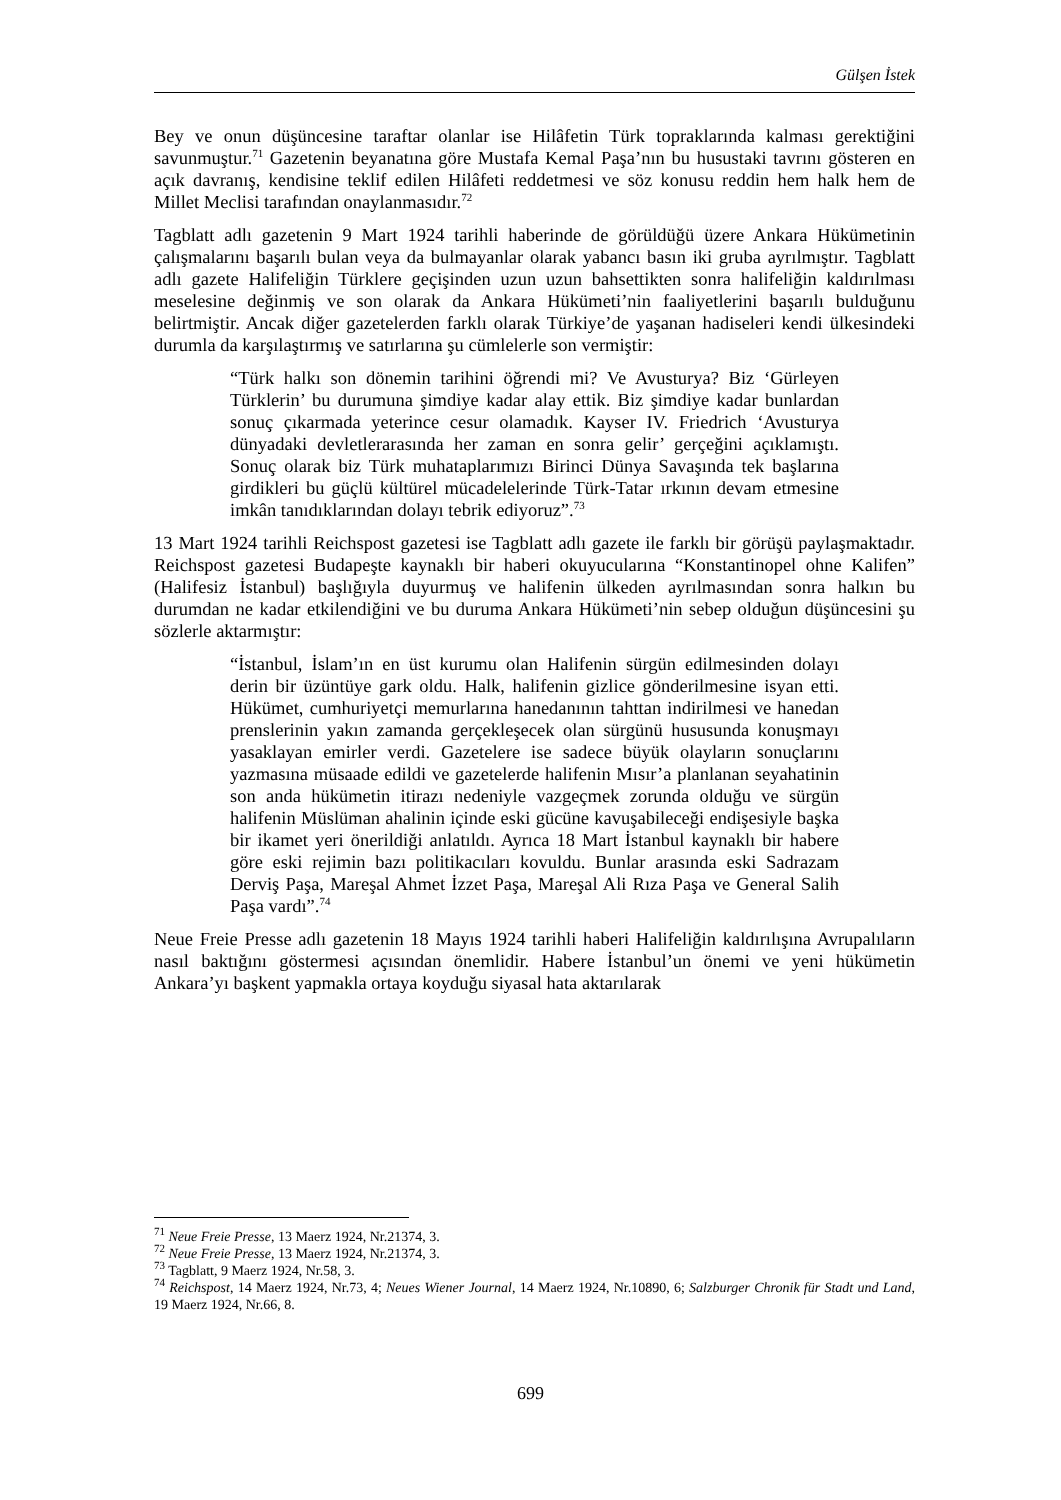Gülşen İstek
Bey ve onun düşüncesine taraftar olanlar ise Hilâfetin Türk topraklarında kalması gerektiğini savunmuştur.<sup>71</sup> Gazetenin beyanatına göre Mustafa Kemal Paşa’nın bu husustaki tavrını gösteren en açık davranış, kendisine teklif edilen Hilâfeti reddetmesi ve söz konusu reddin hem halk hem de Millet Meclisi tarafından onaylanmasıdır.<sup>72</sup>
Tagblatt adlı gazetenin 9 Mart 1924 tarihli haberinde de görüldüğü üzere Ankara Hükümetinin çalışmalarını başarılı bulan veya da bulmayanlar olarak yabancı basın iki gruba ayrılmıştır. Tagblatt adlı gazete Halifeliğin Türklere geçişinden uzun uzun bahsettikten sonra halifeliğin kaldırılması meselesine değinmiş ve son olarak da Ankara Hükümeti’nin faaliyetlerini başarılı bulduğunu belirtmiştir. Ancak diğer gazetelerden farklı olarak Türkiye’de yaşanan hadiseleri kendi ülkesindeki durumla da karşılaştırmış ve satırlarına şu cümlelerle son vermiştir:
“Türk halkı son dönemin tarihini öğrendi mi? Ve Avusturya? Biz ‘Gürleyen Türklerin’ bu durumuna şimdiye kadar alay ettik. Biz şimdiye kadar bunlardan sonuç çıkarmada yeterince cesur olamadık. Kayser IV. Friedrich ‘Avusturya dünyadaki devletlerarasında her zaman en sonra gelir’ gerçeğini açıklamıştı. Sonuç olarak biz Türk muhataplarımızı Birinci Dünya Savaşında tek başlarına girdikleri bu güçlü kültürel mücadelelerinde Türk-Tatar ırkının devam etmesine imkân tanıdıklarından dolayı tebrik ediyoruz”.<sup>73</sup>
13 Mart 1924 tarihli Reichspost gazetesi ise Tagblatt adlı gazete ile farklı bir görüşü paylaşmaktadır. Reichspost gazetesi Budapeşte kaynaklı bir haberi okuyucularına “Konstantinopel ohne Kalifen” (Halifesiz İstanbul) başlığıyla duyurmuş ve halifenin ülkeden ayrılmasından sonra halkın bu durumdan ne kadar etkilendiğini ve bu duruma Ankara Hükümeti’nin sebep olduğun düşüncesini şu sözlerle aktarmıştır:
“İstanbul, İslam’ın en üst kurumu olan Halifenin sürgün edilmesinden dolayı derin bir üzüntüye gark oldu. Halk, halifenin gizlice gönderilmesine isyan etti. Hükümet, cumhuriyetçi memurlarına hanedanının tahttan indirilmesi ve hanedan prenslerinin yakın zamanda gerçekleşecek olan sürgünü hususunda konuşmayı yasaklayan emirler verdi. Gazetelere ise sadece büyük olayların sonuçlarını yazmasına müsaade edildi ve gazetelerde halifenin Mısır’a planlanan seyahatinin son anda hükümetin itirazı nedeniyle vazgeçmek zorunda olduğu ve sürgün halifenin Müslüman ahalinin içinde eski gücüne kavuşabileceği endişesiyle başka bir ikamet yeri önerildiği anlatıldı. Ayrıca 18 Mart İstanbul kaynaklı bir habere göre eski rejimin bazı politikacıları kovuldu. Bunlar arasında eski Sadrazam Derviş Paşa, Mareşal Ahmet İzzet Paşa, Mareşal Ali Rıza Paşa ve General Salih Paşa vardı”.<sup>74</sup>
Neue Freie Presse adlı gazetenin 18 Mayıs 1924 tarihli haberi Halifeliğin kaldırılışına Avrupalıların nasıl baktığını göstermesi açısından önemlidir. Habere İstanbul’un önemi ve yeni hükümetin Ankara’yı başkent yapmakla ortaya koyduğu siyasal hata aktarılarak
<sup>71</sup> Neue Freie Presse, 13 Maerz 1924, Nr.21374, 3.
<sup>72</sup> Neue Freie Presse, 13 Maerz 1924, Nr.21374, 3.
<sup>73</sup> Tagblatt, 9 Maerz 1924, Nr.58, 3.
<sup>74</sup> Reichspost, 14 Maerz 1924, Nr.73, 4; Neues Wiener Journal, 14 Maerz 1924, Nr.10890, 6; Salzburger Chronik für Stadt und Land, 19 Maerz 1924, Nr.66, 8.
699